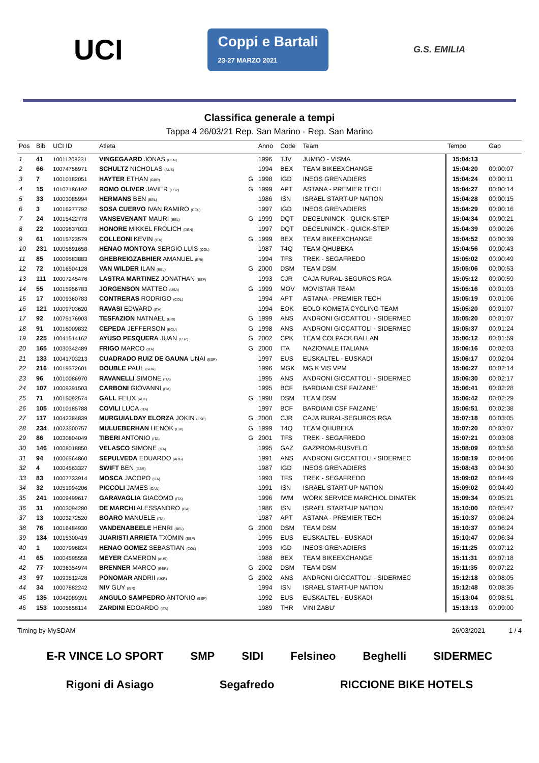UCI
Coppi e Bartali
23-27 MARZO 2021
G.S. EMILIA
Classifica generale a tempi
Tappa 4 26/03/21 Rep. San Marino - Rep. San Marino
| Pos | Bib | UCI ID | Atleta | | Anno | Code | Team | Tempo | Gap |
| --- | --- | --- | --- | --- | --- | --- | --- | --- | --- |
| 1 | 41 | 10011208231 | VINGEGAARD JONAS (DEN) | | 1996 | TJV | JUMBO - VISMA | 15:04:13 | |
| 2 | 66 | 10074756971 | SCHULTZ NICHOLAS (AUS) | | 1994 | BEX | TEAM BIKEEXCHANGE | 15:04:20 | 00:00:07 |
| 3 | 7 | 10010182051 | HAYTER ETHAN (GBR) | G | 1998 | IGD | INEOS GRENADIERS | 15:04:24 | 00:00:11 |
| 4 | 15 | 10107186192 | ROMO OLIVER JAVIER (ESP) | G | 1999 | APT | ASTANA - PREMIER TECH | 15:04:27 | 00:00:14 |
| 5 | 33 | 10003085994 | HERMANS BEN (BEL) | | 1986 | ISN | ISRAEL START-UP NATION | 15:04:28 | 00:00:15 |
| 6 | 3 | 10016277792 | SOSA CUERVO IVAN RAMIRO (COL) | | 1997 | IGD | INEOS GRENADIERS | 15:04:29 | 00:00:16 |
| 7 | 24 | 10015422778 | VANSEVENANT MAURI (BEL) | G | 1999 | DQT | DECEUNINCK - QUICK-STEP | 15:04:34 | 00:00:21 |
| 8 | 22 | 10009637033 | HONORE MIKKEL FROLICH (DEN) | | 1997 | DQT | DECEUNINCK - QUICK-STEP | 15:04:39 | 00:00:26 |
| 9 | 61 | 10015723579 | COLLEONI KEVIN (ITA) | G | 1999 | BEX | TEAM BIKEEXCHANGE | 15:04:52 | 00:00:39 |
| 10 | 231 | 10005691658 | HENAO MONTOYA SERGIO LUIS (COL) | | 1987 | T4Q | TEAM QHUBEKA | 15:04:56 | 00:00:43 |
| 11 | 85 | 10009583883 | GHEBREIGZABHIER AMANUEL (ERI) | | 1994 | TFS | TREK - SEGAFREDO | 15:05:02 | 00:00:49 |
| 12 | 72 | 10016504128 | VAN WILDER ILAN (BEL) | G | 2000 | DSM | TEAM DSM | 15:05:06 | 00:00:53 |
| 13 | 111 | 10007245476 | LASTRA MARTINEZ JONATHAN (ESP) | | 1993 | CJR | CAJA RURAL-SEGUROS RGA | 15:05:12 | 00:00:59 |
| 14 | 55 | 10015956783 | JORGENSON MATTEO (USA) | G | 1999 | MOV | MOVISTAR TEAM | 15:05:16 | 00:01:03 |
| 15 | 17 | 10009360783 | CONTRERAS RODRIGO (COL) | | 1994 | APT | ASTANA - PREMIER TECH | 15:05:19 | 00:01:06 |
| 16 | 121 | 10009703620 | RAVASI EDWARD (ITA) | | 1994 | EOK | EOLO-KOMETA CYCLING TEAM | 15:05:20 | 00:01:07 |
| 17 | 92 | 10075176903 | TESFAZION NATNAEL (ERI) | G | 1999 | ANS | ANDRONI GIOCATTOLI - SIDERMEC | 15:05:20 | 00:01:07 |
| 18 | 91 | 10016009832 | CEPEDA JEFFERSON (ECU) | G | 1998 | ANS | ANDRONI GIOCATTOLI - SIDERMEC | 15:05:37 | 00:01:24 |
| 19 | 225 | 10041514162 | AYUSO PESQUERA JUAN (ESP) | G | 2002 | CPK | TEAM COLPACK BALLAN | 15:06:12 | 00:01:59 |
| 20 | 165 | 10030342489 | FRIGO MARCO (ITA) | G | 2000 | ITA | NAZIONALE ITALIANA | 15:06:16 | 00:02:03 |
| 21 | 133 | 10041703213 | CUADRADO RUIZ DE GAUNA UNAI (ESP) | | 1997 | EUS | EUSKALTEL - EUSKADI | 15:06:17 | 00:02:04 |
| 22 | 216 | 10019372601 | DOUBLE PAUL (GBR) | | 1996 | MGK | MG.K VIS VPM | 15:06:27 | 00:02:14 |
| 23 | 96 | 10010086970 | RAVANELLI SIMONE (ITA) | | 1995 | ANS | ANDRONI GIOCATTOLI - SIDERMEC | 15:06:30 | 00:02:17 |
| 24 | 107 | 10009391503 | CARBONI GIOVANNI (ITA) | | 1995 | BCF | BARDIANI CSF FAIZANE' | 15:06:41 | 00:02:28 |
| 25 | 71 | 10015092574 | GALL FELIX (AUT) | G | 1998 | DSM | TEAM DSM | 15:06:42 | 00:02:29 |
| 26 | 105 | 10010185788 | COVILI LUCA (ITA) | | 1997 | BCF | BARDIANI CSF FAIZANE' | 15:06:51 | 00:02:38 |
| 27 | 117 | 10042384839 | MURGUIALDAY ELORZA JOKIN (ESP) | G | 2000 | CJR | CAJA RURAL-SEGUROS RGA | 15:07:18 | 00:03:05 |
| 28 | 234 | 10023500757 | MULUEBERHAN HENOK (ERI) | G | 1999 | T4Q | TEAM QHUBEKA | 15:07:20 | 00:03:07 |
| 29 | 86 | 10030804049 | TIBERI ANTONIO (ITA) | G | 2001 | TFS | TREK - SEGAFREDO | 15:07:21 | 00:03:08 |
| 30 | 146 | 10008018850 | VELASCO SIMONE (ITA) | | 1995 | GAZ | GAZPROM-RUSVELO | 15:08:09 | 00:03:56 |
| 31 | 94 | 10006564860 | SEPULVEDA EDUARDO (ARG) | | 1991 | ANS | ANDRONI GIOCATTOLI - SIDERMEC | 15:08:19 | 00:04:06 |
| 32 | 4 | 10004563327 | SWIFT BEN (GBR) | | 1987 | IGD | INEOS GRENADIERS | 15:08:43 | 00:04:30 |
| 33 | 83 | 10007733914 | MOSCA JACOPO (ITA) | | 1993 | TFS | TREK - SEGAFREDO | 15:09:02 | 00:04:49 |
| 34 | 32 | 10051994206 | PICCOLI JAMES (CAN) | | 1991 | ISN | ISRAEL START-UP NATION | 15:09:02 | 00:04:49 |
| 35 | 241 | 10009499617 | GARAVAGLIA GIACOMO (ITA) | | 1996 | IWM | WORK SERVICE MARCHIOL DINATEK | 15:09:34 | 00:05:21 |
| 36 | 31 | 10003094280 | DE MARCHI ALESSANDRO (ITA) | | 1986 | ISN | ISRAEL START-UP NATION | 15:10:00 | 00:05:47 |
| 37 | 13 | 10003272520 | BOARO MANUELE (ITA) | | 1987 | APT | ASTANA - PREMIER TECH | 15:10:37 | 00:06:24 |
| 38 | 76 | 10016484930 | VANDENABEELE HENRI (BEL) | G | 2000 | DSM | TEAM DSM | 15:10:37 | 00:06:24 |
| 39 | 134 | 10015300419 | JUARISTI ARRIETA TXOMIN (ESP) | | 1995 | EUS | EUSKALTEL - EUSKADI | 15:10:47 | 00:06:34 |
| 40 | 1 | 10007996824 | HENAO GOMEZ SEBASTIAN (COL) | | 1993 | IGD | INEOS GRENADIERS | 15:11:25 | 00:07:12 |
| 41 | 65 | 10004595558 | MEYER CAMERON (AUS) | | 1988 | BEX | TEAM BIKEEXCHANGE | 15:11:31 | 00:07:18 |
| 42 | 77 | 10036354974 | BRENNER MARCO (GER) | G | 2002 | DSM | TEAM DSM | 15:11:35 | 00:07:22 |
| 43 | 97 | 10093512428 | PONOMAR ANDRII (UKR) | G | 2002 | ANS | ANDRONI GIOCATTOLI - SIDERMEC | 15:12:18 | 00:08:05 |
| 44 | 34 | 10007882242 | NIV GUY (ISR) | | 1994 | ISN | ISRAEL START-UP NATION | 15:12:48 | 00:08:35 |
| 45 | 135 | 10042089391 | ANGULO SAMPEDRO ANTONIO (ESP) | | 1992 | EUS | EUSKALTEL - EUSKADI | 15:13:04 | 00:08:51 |
| 46 | 153 | 10005658114 | ZARDINI EDOARDO (ITA) | | 1989 | THR | VINI ZABU' | 15:13:13 | 00:09:00 |
Timing by MySDAM 26/03/2021 1 / 4
E-R VINCE LO SPORT SMP SIDI Felsineo Beghelli SIDERMEC Rigoni di Asiago Segafredo RICCIONE BIKE HOTELS